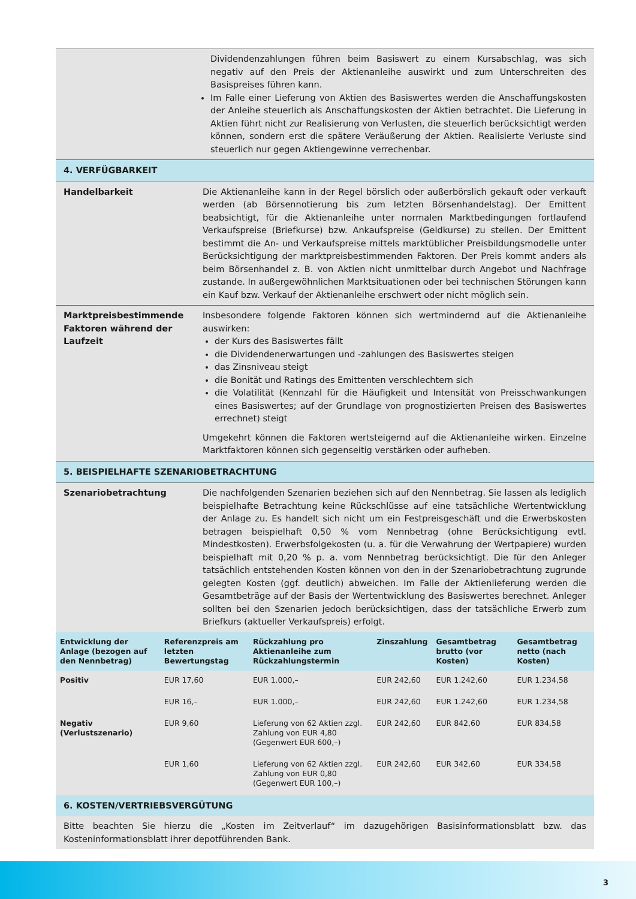Dividendenzahlungen führen beim Basiswert zu einem Kursabschlag, was sich negativ auf den Preis der Aktienanleihe auswirkt und zum Unterschreiten des Basispreises führen kann.
Im Falle einer Lieferung von Aktien des Basiswertes werden die Anschaffungskosten der Anleihe steuerlich als Anschaffungskosten der Aktien betrachtet. Die Lieferung in Aktien führt nicht zur Realisierung von Verlusten, die steuerlich berücksichtigt werden können, sondern erst die spätere Veräußerung der Aktien. Realisierte Verluste sind steuerlich nur gegen Aktiengewinne verrechenbar.
4. VERFÜGBARKEIT
Handelbarkeit Die Aktienanleihe kann in der Regel börslich oder außerbörslich gekauft oder verkauft werden (ab Börsennotierung bis zum letzten Börsenhandelstag). Der Emittent beabsichtigt, für die Aktienanleihe unter normalen Marktbedingungen fortlaufend Verkaufspreise (Briefkurse) bzw. Ankaufspreise (Geldkurse) zu stellen. Der Emittent bestimmt die An- und Verkaufspreise mittels marktüblicher Preisbildungsmodelle unter Berücksichtigung der marktpreisbestimmenden Faktoren. Der Preis kommt anders als beim Börsenhandel z. B. von Aktien nicht unmittelbar durch Angebot und Nachfrage zustande. In außergewöhnlichen Marktsituationen oder bei technischen Störungen kann ein Kauf bzw. Verkauf der Aktienanleihe erschwert oder nicht möglich sein.
Marktpreisbestimmende Faktoren während der Laufzeit
Insbesondere folgende Faktoren können sich wertmindernd auf die Aktienanleihe auswirken:
der Kurs des Basiswertes fällt
die Dividendenerwartungen und -zahlungen des Basiswertes steigen
das Zinsniveau steigt
die Bonität und Ratings des Emittenten verschlechtern sich
die Volatilität (Kennzahl für die Häufigkeit und Intensität von Preisschwankungen eines Basiswertes; auf der Grundlage von prognostizierten Preisen des Basiswertes errechnet) steigt
Umgekehrt können die Faktoren wertsteigernd auf die Aktienanleihe wirken. Einzelne Marktfaktoren können sich gegenseitig verstärken oder aufheben.
5. BEISPIELHAFTE SZENARIOBETRACHTUNG
Szenariobetrachtung Die nachfolgenden Szenarien beziehen sich auf den Nennbetrag. Sie lassen als lediglich beispielhafte Betrachtung keine Rückschlüsse auf eine tatsächliche Wertentwicklung der Anlage zu. Es handelt sich nicht um ein Festpreisgeschäft und die Erwerbskosten betragen beispielhaft 0,50 % vom Nennbetrag (ohne Berücksichtigung evtl. Mindestkosten). Erwerbsfolgekosten (u. a. für die Verwahrung der Wertpapiere) wurden beispielhaft mit 0,20 % p. a. vom Nennbetrag berücksichtigt. Die für den Anleger tatsächlich entstehenden Kosten können von den in der Szenariobetrachtung zugrunde gelegten Kosten (ggf. deutlich) abweichen. Im Falle der Aktienlieferung werden die Gesamtbeträge auf der Basis der Wertentwicklung des Basiswertes berechnet. Anleger sollten bei den Szenarien jedoch berücksichtigen, dass der tatsächliche Erwerb zum Briefkurs (aktueller Verkaufspreis) erfolgt.
| Entwicklung der Anlage (bezogen auf den Nennbetrag) | Referenzpreis am letzten Bewertungstag | Rückzahlung pro Aktienanleihe zum Rückzahlungstermin | Zinszahlung | Gesamtbetrag brutto (vor Kosten) | Gesamtbetrag netto (nach Kosten) |
| --- | --- | --- | --- | --- | --- |
| Positiv | EUR 17,60 | EUR 1.000,– | EUR 242,60 | EUR 1.242,60 | EUR 1.234,58 |
| | EUR 16,– | EUR 1.000,– | EUR 242,60 | EUR 1.242,60 | EUR 1.234,58 |
| Negativ (Verlustszenario) | EUR 9,60 | Lieferung von 62 Aktien zzgl. Zahlung von EUR 4,80 (Gegenwert EUR 600,–) | EUR 242,60 | EUR 842,60 | EUR 834,58 |
| | EUR 1,60 | Lieferung von 62 Aktien zzgl. Zahlung von EUR 0,80 (Gegenwert EUR 100,–) | EUR 242,60 | EUR 342,60 | EUR 334,58 |
6. KOSTEN/VERTRIEBSVERGÜTUNG
Bitte beachten Sie hierzu die „Kosten im Zeitverlauf“ im dazugehörigen Basisinformationsblatt bzw. das Kosteninformationsblatt ihrer depotführenden Bank.
3